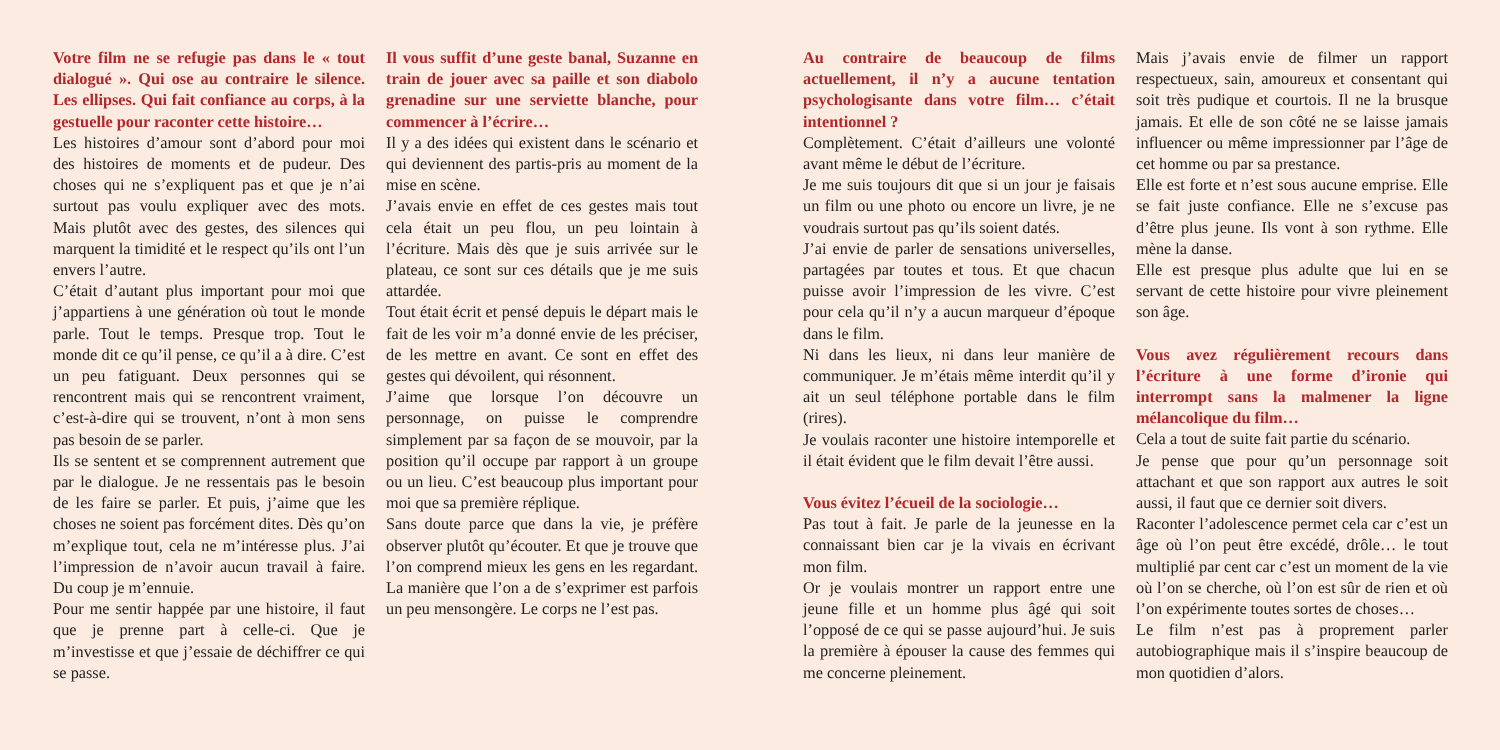Votre film ne se refugie pas dans le « tout dialogué ». Qui ose au contraire le silence. Les ellipses. Qui fait confiance au corps, à la gestuelle pour raconter cette histoire…
Les histoires d’amour sont d’abord pour moi des histoires de moments et de pudeur. Des choses qui ne s’expliquent pas et que je n’ai surtout pas voulu expliquer avec des mots. Mais plutôt avec des gestes, des silences qui marquent la timidité et le respect qu’ils ont l’un envers l’autre.
C’était d’autant plus important pour moi que j’appartiens à une génération où tout le monde parle. Tout le temps. Presque trop. Tout le monde dit ce qu’il pense, ce qu’il a à dire. C’est un peu fatiguant. Deux personnes qui se rencontrent mais qui se rencontrent vraiment, c’est-à-dire qui se trouvent, n’ont à mon sens pas besoin de se parler.
Ils se sentent et se comprennent autrement que par le dialogue. Je ne ressentais pas le besoin de les faire se parler. Et puis, j’aime que les choses ne soient pas forcément dites. Dès qu’on m’explique tout, cela ne m’intéresse plus. J’ai l’impression de n’avoir aucun travail à faire. Du coup je m’ennuie.
Pour me sentir happée par une histoire, il faut que je prenne part à celle-ci. Que je m’investisse et que j’essaie de déchiffrer ce qui se passe.
Il vous suffit d’une geste banal, Suzanne en train de jouer avec sa paille et son diabolo grenadine sur une serviette blanche, pour commencer à l’écrire…
Il y a des idées qui existent dans le scénario et qui deviennent des partis-pris au moment de la mise en scène.
J’avais envie en effet de ces gestes mais tout cela était un peu flou, un peu lointain à l’écriture. Mais dès que je suis arrivée sur le plateau, ce sont sur ces détails que je me suis attardée.
Tout était écrit et pensé depuis le départ mais le fait de les voir m’a donné envie de les préciser, de les mettre en avant. Ce sont en effet des gestes qui dévoilent, qui résonnent.
J’aime que lorsque l’on découvre un personnage, on puisse le comprendre simplement par sa façon de se mouvoir, par la position qu’il occupe par rapport à un groupe ou un lieu. C’est beaucoup plus important pour moi que sa première réplique.
Sans doute parce que dans la vie, je préfère observer plutôt qu’écouter. Et que je trouve que l’on comprend mieux les gens en les regardant. La manière que l’on a de s’exprimer est parfois un peu mensongère. Le corps ne l’est pas.
Au contraire de beaucoup de films actuellement, il n’y a aucune tentation psychologisante dans votre film… c’était intentionnel ?
Complètement. C’était d’ailleurs une volonté avant même le début de l’écriture.
Je me suis toujours dit que si un jour je faisais un film ou une photo ou encore un livre, je ne voudrais surtout pas qu’ils soient datés.
J’ai envie de parler de sensations universelles, partagées par toutes et tous. Et que chacun puisse avoir l’impression de les vivre. C’est pour cela qu’il n’y a aucun marqueur d’époque dans le film.
Ni dans les lieux, ni dans leur manière de communiquer. Je m’étais même interdit qu’il y ait un seul téléphone portable dans le film (rires).
Je voulais raconter une histoire intemporelle et il était évident que le film devait l’être aussi.
Vous évitez l’écueil de la sociologie…
Pas tout à fait. Je parle de la jeunesse en la connaissant bien car je la vivais en écrivant mon film.
Or je voulais montrer un rapport entre une jeune fille et un homme plus âgé qui soit l’opposé de ce qui se passe aujourd’hui. Je suis la première à épouser la cause des femmes qui me concerne pleinement.
Mais j’avais envie de filmer un rapport respectueux, sain, amoureux et consentant qui soit très pudique et courtois. Il ne la brusque jamais. Et elle de son côté ne se laisse jamais influencer ou même impressionner par l’âge de cet homme ou par sa prestance.
Elle est forte et n’est sous aucune emprise. Elle se fait juste confiance. Elle ne s’excuse pas d’être plus jeune. Ils vont à son rythme. Elle mène la danse.
Elle est presque plus adulte que lui en se servant de cette histoire pour vivre pleinement son âge.
Vous avez régulièrement recours dans l’écriture à une forme d’ironie qui interrompt sans la malmener la ligne mélancolique du film…
Cela a tout de suite fait partie du scénario.
Je pense que pour qu’un personnage soit attachant et que son rapport aux autres le soit aussi, il faut que ce dernier soit divers.
Raconter l’adolescence permet cela car c’est un âge où l’on peut être excédé, drôle… le tout multiplié par cent car c’est un moment de la vie où l’on se cherche, où l’on est sûr de rien et où l’on expérimente toutes sortes de choses…
Le film n’est pas à proprement parler autobiographique mais il s’inspire beaucoup de mon quotidien d’alors.